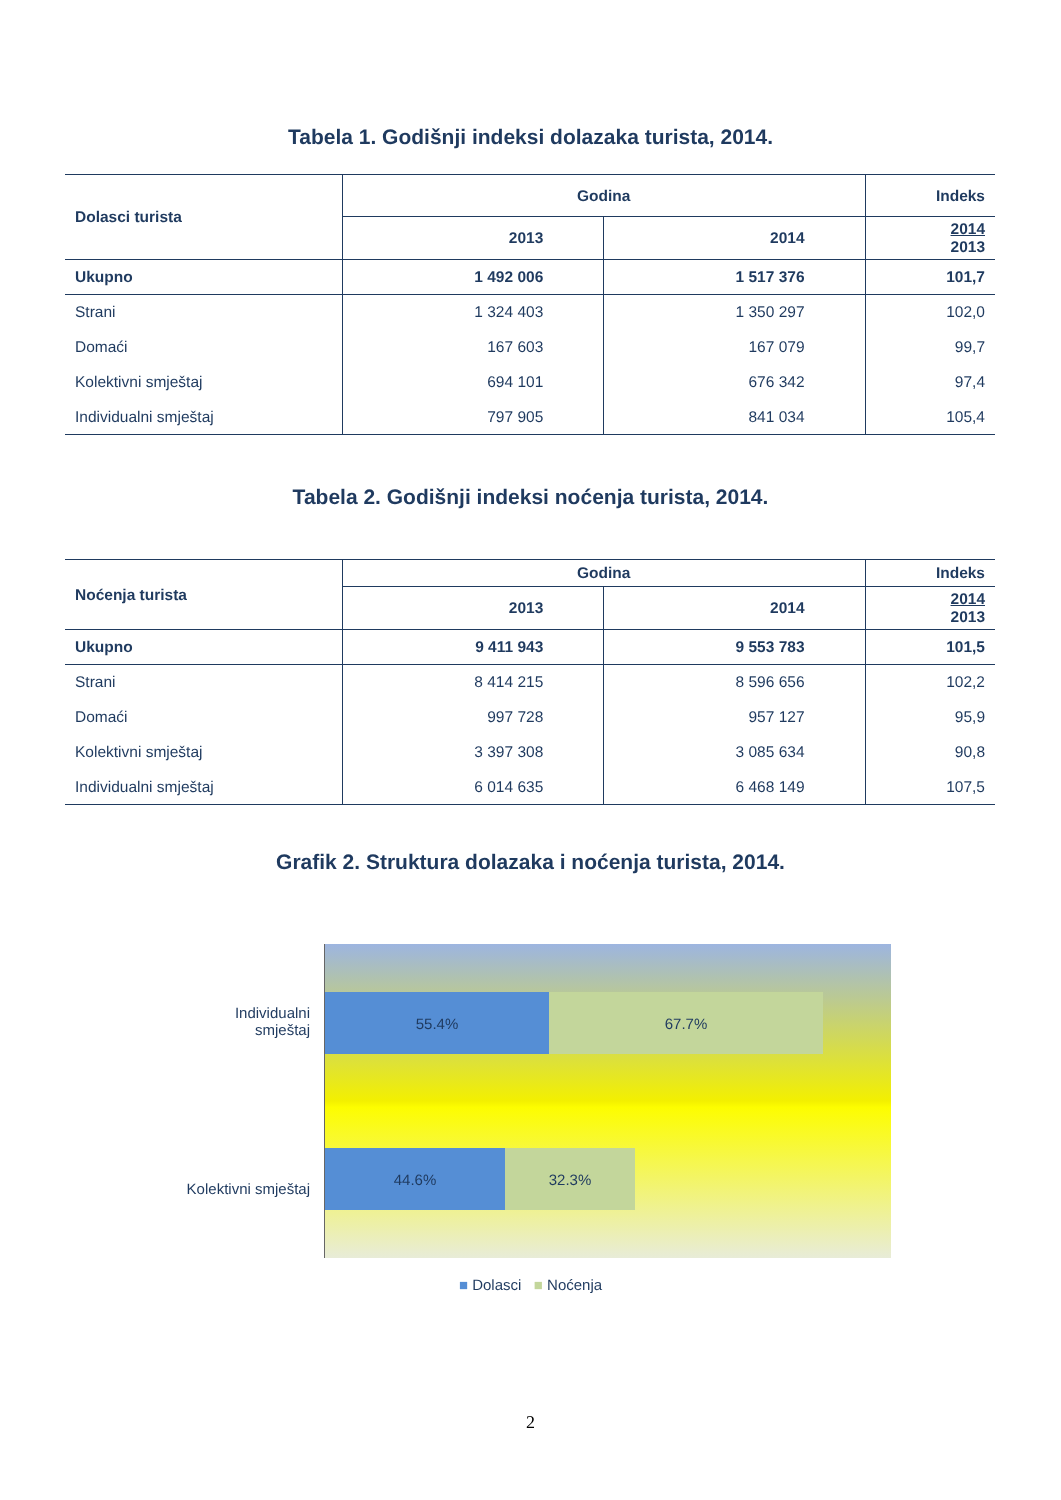Tabela 1. Godišnji indeksi dolazaka turista, 2014.
| Dolasci turista | Godina | | Indeks |
| --- | --- | --- | --- |
| | 2013 | 2014 | 2014 2013 |
| Ukupno | 1 492 006 | 1 517 376 | 101,7 |
| Strani | 1 324 403 | 1 350 297 | 102,0 |
| Domaći | 167 603 | 167 079 | 99,7 |
| Kolektivni smještaj | 694 101 | 676 342 | 97,4 |
| Individualni smještaj | 797 905 | 841 034 | 105,4 |
Tabela 2. Godišnji indeksi noćenja turista, 2014.
| Noćenja turista | Godina | | Indeks |
| --- | --- | --- | --- |
| | 2013 | 2014 | 2014 2013 |
| Ukupno | 9 411 943 | 9 553 783 | 101,5 |
| Strani | 8 414 215 | 8 596 656 | 102,2 |
| Domaći | 997 728 | 957 127 | 95,9 |
| Kolektivni smještaj | 3 397 308 | 3 085 634 | 90,8 |
| Individualni smještaj | 6 014 635 | 6 468 149 | 107,5 |
Grafik 2. Struktura dolazaka i noćenja turista, 2014.
55.4% 67.7%
44.6% 32.3%
Individualni
smještaj
Kolektivni smještaj
■ Dolasci ■ Noćenja
2